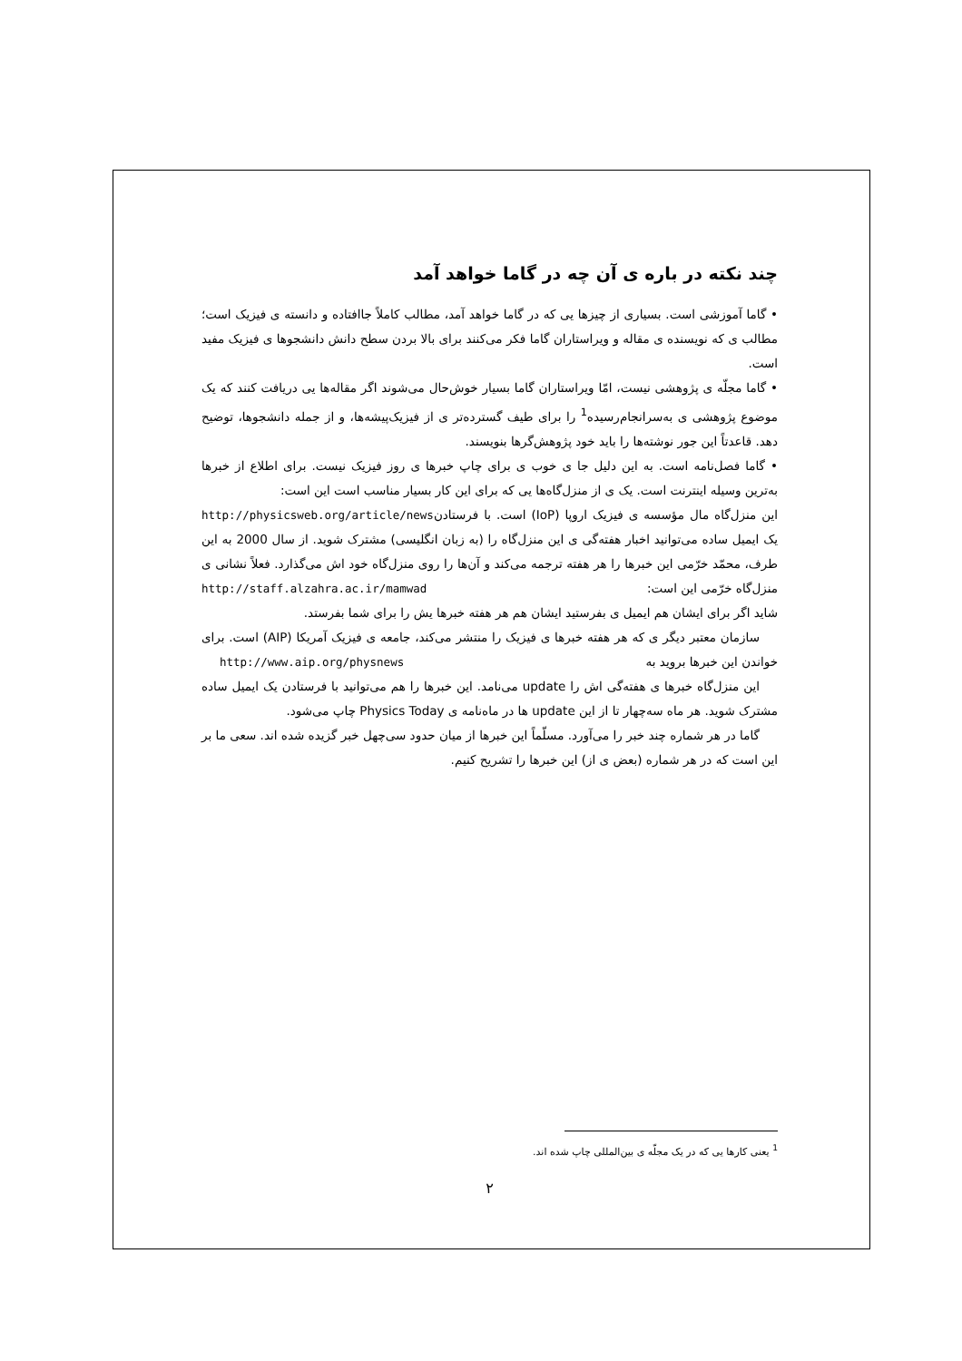چند نکته در باره ی آن چه در گاما خواهد آمد
• گاما آموزشی است. بسیاری از چیزها یی که در گاما خواهد آمد، مطالب کاملاً جاافتاده و دانسته ی فیزیک است؛ مطالب ی که نویسنده ی مقاله و ویراستاران گاما فکر می‌کنند برای بالا بردن سطح دانش دانشجوها ی فیزیک مفید است.
• گاما مجلّه ی پژوهشی نیست، امّا ویراستاران گاما بسیار خوش‌حال می‌شوند اگر مقاله‌ها یی دریافت کنند که یک موضوع پژوهشی ی به‌سرانجام‌رسیده<sup>1</sup> را برای طیف گسترده‌تر ی از فیزیک‌پیشه‌ها، و از جمله دانشجوها، توضیح دهد. قاعدتاً این جور نوشته‌ها را باید خود پژوهش‌گرها بنویسند.
• گاما فصل‌نامه است. به این دلیل جا ی خوب ی برای چاپ خبرها ی روز فیزیک نیست. برای اطلاع از خبرها به‌ترین وسیله اینترنت است. یک ی از منزل‌گاه‌ها یی که برای این کار بسیار مناسب است این است: http://physicsweb.org/article/news
این منزل‌گاه مال مؤسسه ی فیزیک اروپا (IoP) است. با فرستادن یک ایمیل ساده می‌توانید اخبار هفته‌گی ی این منزل‌گاه را (به زبان انگلیسی) مشترک شوید. از سال 2000 به این طرف، محمّد خرّمی این خبرها را هر هفته ترجمه می‌کند و آن‌ها را روی منزل‌گاه خود اش می‌گذارد. فعلاً نشانی ی منزل‌گاه خرّمی این است: http://staff.alzahra.ac.ir/mamwad
شاید اگر برای ایشان هم ایمیل ی بفرستید ایشان هم هر هفته خبرها یش را برای شما بفرستد.
سازمان معتبر دیگر ی که هر هفته خبرها ی فیزیک را منتشر می‌کند، جامعه ی فیزیک آمریکا (AIP) است. برای خواندن این خبرها بروید به http://www.aip.org/physnews
این منزل‌گاه خبرها ی هفته‌گی اش را update می‌نامد. این خبرها را هم می‌توانید با فرستادن یک ایمیل ساده مشترک شوید. هر ماه سه‌چهار تا از این update ها در ماه‌نامه ی Physics Today چاپ می‌شود.
گاما در هر شماره چند خبر را می‌آورد. مسلّماً این خبرها از میان حدود سی‌چهل خبر گزیده شده اند. سعی ما بر این است که در هر شماره (بعض ی از) این خبرها را تشریح کنیم.
<sup>1</sup> یعنی کارها یی که در یک مجلّه ی بین‌المللی چاپ شده اند.
۲